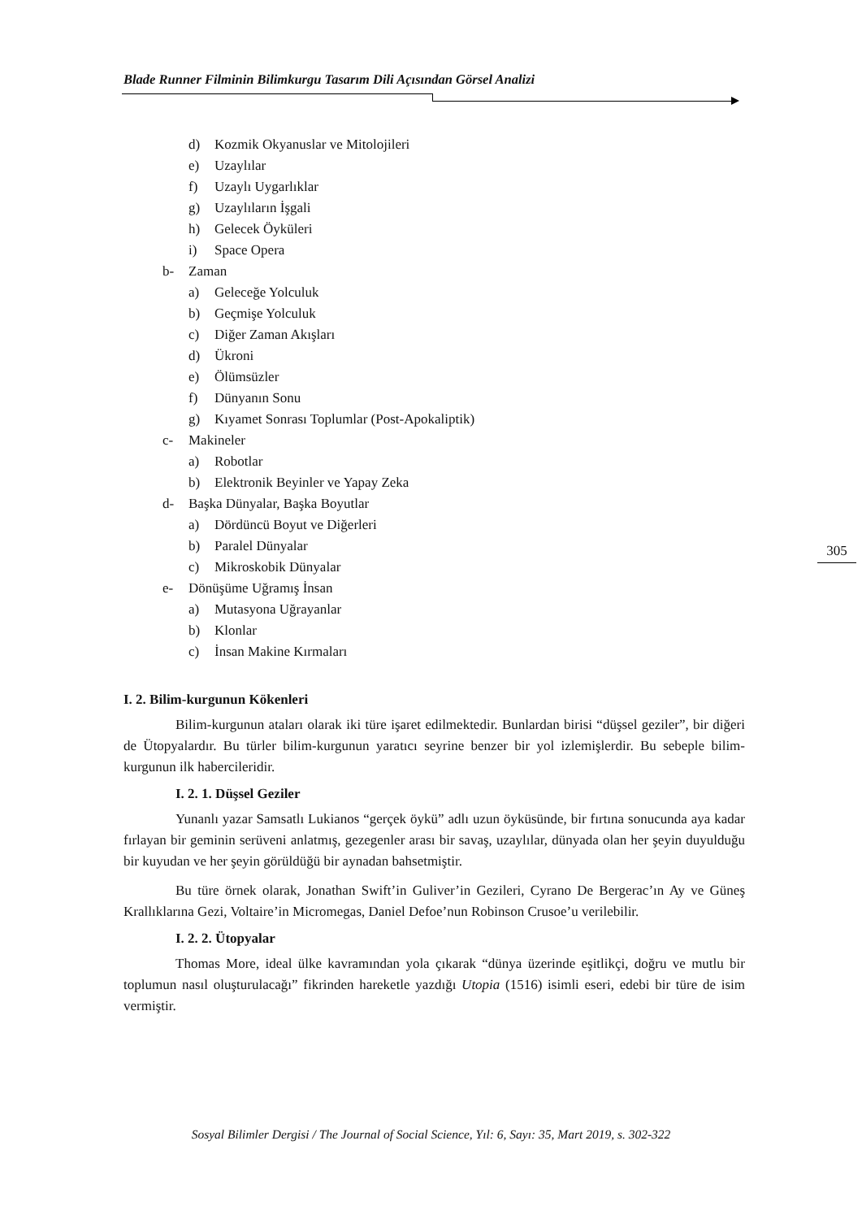Blade Runner Filminin Bilimkurgu Tasarım Dili Açısından Görsel Analizi
d) Kozmik Okyanuslar ve Mitolojileri
e) Uzaylılar
f) Uzaylı Uygarlıklar
g) Uzaylıların İşgali
h) Gelecek Öyküleri
i) Space Opera
b- Zaman
a) Geleceğe Yolculuk
b) Geçmişe Yolculuk
c) Diğer Zaman Akışları
d) Ükroni
e) Ölümsüzler
f) Dünyanın Sonu
g) Kıyamet Sonrası Toplumlar (Post-Apokaliptik)
c- Makineler
a) Robotlar
b) Elektronik Beyinler ve Yapay Zeka
d- Başka Dünyalar, Başka Boyutlar
a) Dördüncü Boyut ve Diğerleri
b) Paralel Dünyalar
c) Mikroskobik Dünyalar
e- Dönüşüme Uğramış İnsan
a) Mutasyona Uğrayanlar
b) Klonlar
c) İnsan Makine Kırmaları
I. 2. Bilim-kurgunun Kökenleri
Bilim-kurgunun ataları olarak iki türe işaret edilmektedir. Bunlardan birisi “düşsel geziler”, bir diğeri de Ütopyalardır. Bu türler bilim-kurgunun yaratıcı seyrine benzer bir yol izlemişlerdir. Bu sebeple bilim-kurgunun ilk habercileridir.
I. 2. 1. Düşsel Geziler
Yunanlı yazar Samsatlı Lukianos “gerçek öykü” adlı uzun öyküsünde, bir fırtına sonucunda aya kadar fırlayan bir geminin serüveni anlatmış, gezegenler arası bir savaş, uzaylılar, dünyada olan her şeyin duyulduğu bir kuyudan ve her şeyin görüldüğü bir aynadan bahsetmiştir.
Bu türe örnek olarak, Jonathan Swift’in Guliver’in Gezileri, Cyrano De Bergerac’ın Ay ve Güneş Krallıklarına Gezi, Voltaire’in Micromegas, Daniel Defoe’nun Robinson Crusoe’u verilebilir.
I. 2. 2. Ütopyalar
Thomas More, ideal ülke kavramından yola çıkarak “dünya üzerinde eşitlikçi, doğru ve mutlu bir toplumun nasıl oluşturulacağı” fikrinden hareketle yazdığı Utopia (1516) isimli eseri, edebi bir türe de isim vermiştir.
305
Sosyal Bilimler Dergisi / The Journal of Social Science, Yıl: 6, Sayı: 35, Mart 2019, s. 302-322